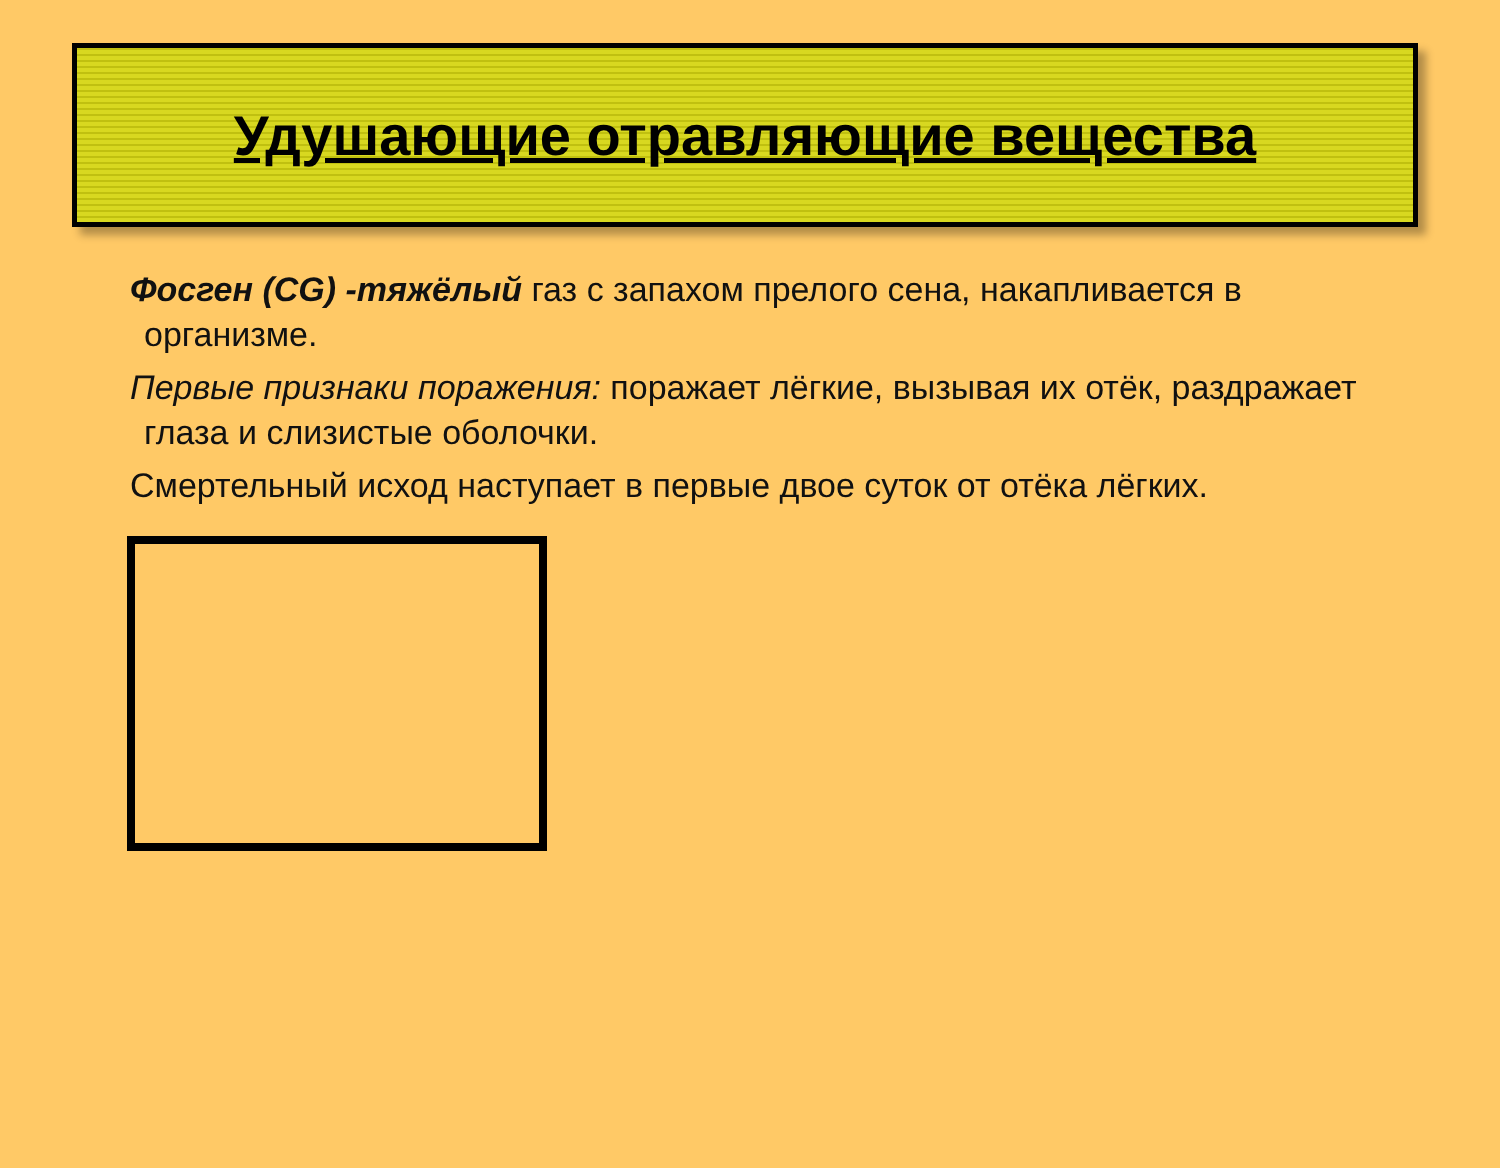Удушающие отравляющие вещества
Фосген (CG) -тяжёлый газ с запахом прелого сена, накапливается в организме.
Первые признаки поражения: поражает лёгкие, вызывая их отёк, раздражает глаза и слизистые оболочки.
Смертельный исход наступает в первые двое суток от отёка лёгких.